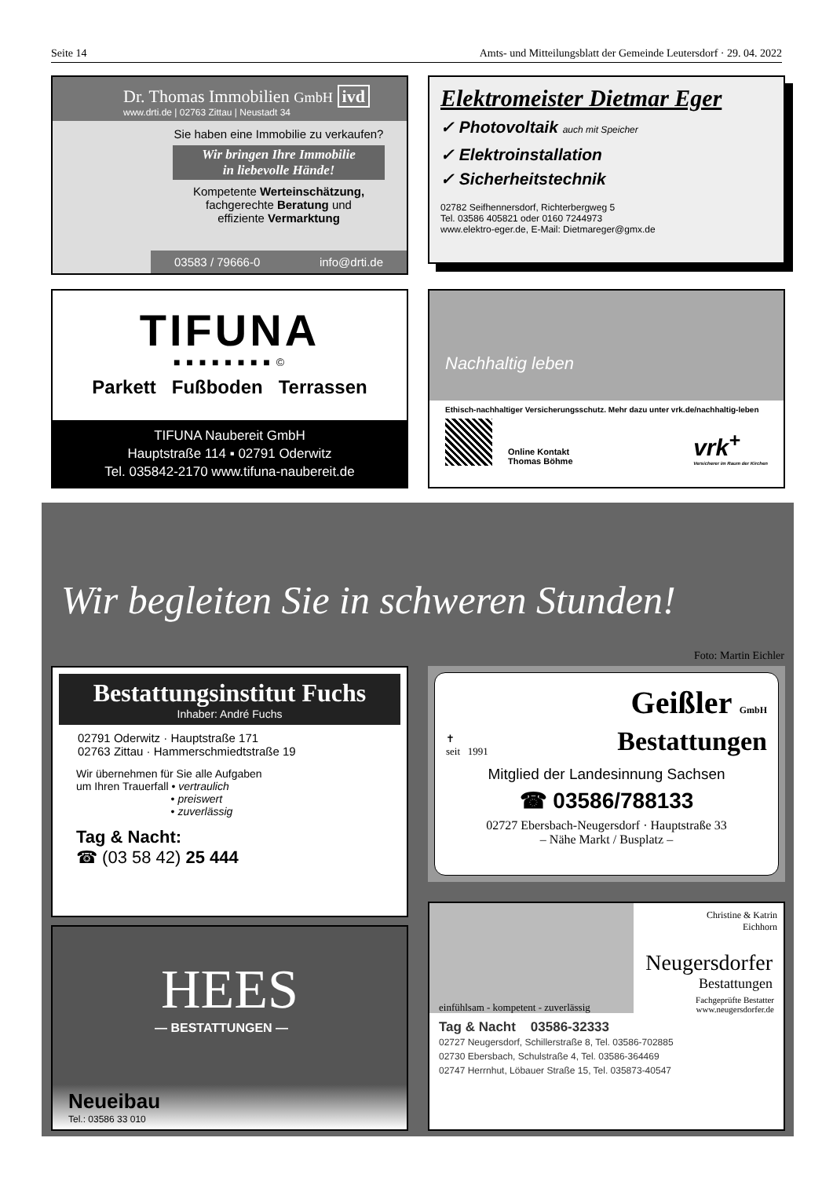Seite 14 Amts- und Mitteilungsblatt der Gemeinde Leutersdorf · 29. 04. 2022
Dr. Thomas Immobilien GmbH ivd
www.drti.de | 02763 Zittau | Neustadt 34
Sie haben eine Immobilie zu verkaufen?
Wir bringen Ihre Immobilie
in liebevolle Hände!
Kompetente Werteinschätzung,
fachgerechte Beratung und
effiziente Vermarktung
03583 / 79666-0 info@drti.de
Elektromeister Dietmar Eger
✓ Photovoltaik auch mit Speicher
✓ Elektroinstallation
✓ Sicherheitstechnik
02782 Seifhennersdorf, Richterbergweg 5
Tel. 03586 405821 oder 0160 7244973
www.elektro-eger.de, E-Mail: Dietmareger@gmx.de
TIFUNA
■ ■ ■ ■ ■ ■ ■ ■ ©
Parkett Fußboden Terrassen
TIFUNA Naubereit GmbH
Hauptstraße 114 ▪ 02791 Oderwitz
Tel. 035842-2170 www.tifuna-naubereit.de
Nachhaltig leben
Ethisch-nachhaltiger Versicherungsschutz. Mehr dazu unter vrk.de/nachhaltig-leben
Online Kontakt
Thomas Böhme
vrk<sup>+</sup>
Versicherer im Raum der Kirchen
Wir begleiten Sie in schweren Stunden!
Foto: Martin Eichler
Bestattungsinstitut Fuchs
Inhaber: André Fuchs
02791 Oderwitz · Hauptstraße 171
02763 Zittau · Hammerschmiedtstraße 19
Wir übernehmen für Sie alle Aufgaben
um Ihren Trauerfall • vertraulich
• preiswert
• zuverlässig
Tag & Nacht:
☎ (03 58 42) 25 444
✝
seit 1991
Geißler GmbH
Bestattungen
Mitglied der Landesinnung Sachsen
☎ 03586/788133
02727 Ebersbach-Neugersdorf · Hauptstraße 33
– Nähe Markt / Busplatz –
HEES
— BESTATTUNGEN —
Neueibau
Tel.: 03586 33 010
Christine & Katrin
Eichhorn
Neugersdorfer
Bestattungen
einfühlsam - kompetent - zuverlässig Fachgeprüfte Bestatter
www.neugersdorfer.de
Tag & Nacht 03586-32333
02727 Neugersdorf, Schillerstraße 8, Tel. 03586-702885
02730 Ebersbach, Schulstraße 4, Tel. 03586-364469
02747 Herrnhut, Löbauer Straße 15, Tel. 035873-40547